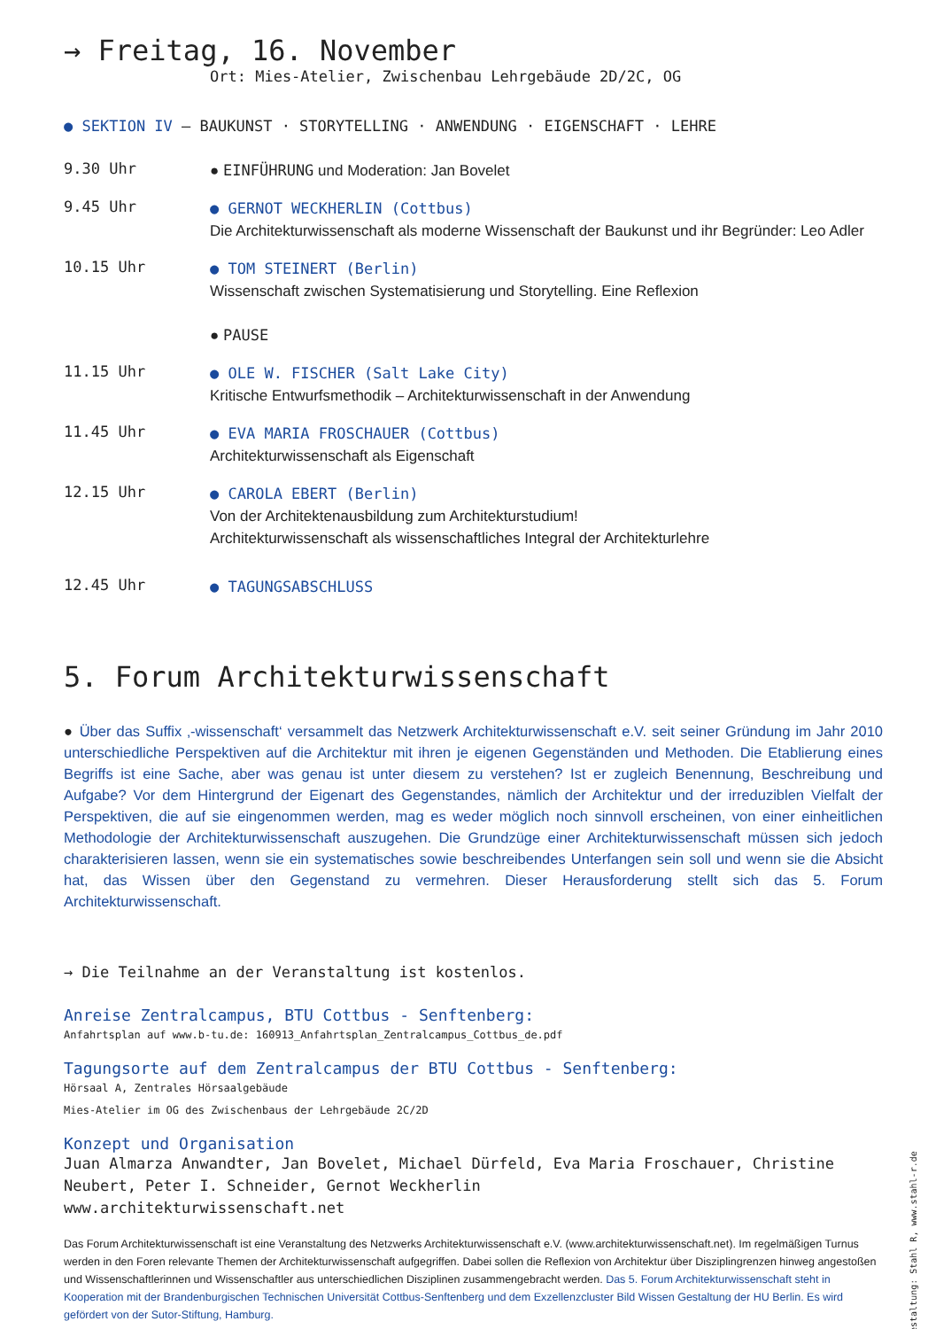→ Freitag, 16. November
Ort: Mies-Atelier, Zwischenbau Lehrgebäude 2D/2C, OG
● SEKTION IV — BAUKUNST · STORYTELLING · ANWENDUNG · EIGENSCHAFT · LEHRE
9.30 Uhr
● EINFÜHRUNG und Moderation: Jan Bovelet
9.45 Uhr
● GERNOT WECKHERLIN (Cottbus)
Die Architekturwissenschaft als moderne Wissenschaft der Baukunst und ihr Begründer: Leo Adler
10.15 Uhr
● TOM STEINERT (Berlin)
Wissenschaft zwischen Systematisierung und Storytelling. Eine Reflexion
● PAUSE
11.15 Uhr
● OLE W. FISCHER (Salt Lake City)
Kritische Entwurfsmethodik – Architekturwissenschaft in der Anwendung
11.45 Uhr
● EVA MARIA FROSCHAUER (Cottbus)
Architekturwissenschaft als Eigenschaft
12.15 Uhr
● CAROLA EBERT (Berlin)
Von der Architektenausbildung zum Architekturstudium!
Architekturwissenschaft als wissenschaftliches Integral der Architekturlehre
12.45 Uhr
● TAGUNGSABSCHLUSS
5. Forum Architekturwissenschaft
● Über das Suffix ‚-wissenschaft‘ versammelt das Netzwerk Architekturwissenschaft e.V. seit seiner Gründung im Jahr 2010 unterschiedliche Perspektiven auf die Architektur mit ihren je eigenen Gegenständen und Methoden. Die Etablierung eines Begriffs ist eine Sache, aber was genau ist unter diesem zu verstehen? Ist er zugleich Benennung, Beschreibung und Aufgabe? Vor dem Hintergrund der Eigenart des Gegenstandes, nämlich der Architektur und der irreduziblen Vielfalt der Perspektiven, die auf sie eingenommen werden, mag es weder möglich noch sinnvoll erscheinen, von einer einheitlichen Methodologie der Architekturwissenschaft auszugehen. Die Grundzüge einer Architekturwissenschaft müssen sich jedoch charakterisieren lassen, wenn sie ein systematisches sowie beschreibendes Unterfangen sein soll und wenn sie die Absicht hat, das Wissen über den Gegenstand zu vermehren. Dieser Herausforderung stellt sich das 5. Forum Architekturwissenschaft.
→ Die Teilnahme an der Veranstaltung ist kostenlos.
Anreise Zentralcampus, BTU Cottbus - Senftenberg:
Anfahrtsplan auf www.b-tu.de: 160913_Anfahrtsplan_Zentralcampus_Cottbus_de.pdf
Tagungsorte auf dem Zentralcampus der BTU Cottbus - Senftenberg:
Hörsaal A, Zentrales Hörsaalgebäude
Mies-Atelier im OG des Zwischenbaus der Lehrgebäude 2C/2D
Konzept und Organisation
Juan Almarza Anwandter, Jan Bovelet, Michael Dürfeld, Eva Maria Froschauer, Christine Neubert, Peter I. Schneider, Gernot Weckherlin
www.architekturwissenschaft.net
Das Forum Architekturwissenschaft ist eine Veranstaltung des Netzwerks Architekturwissenschaft e.V. (www.architekturwissenschaft.net). Im regelmäßigen Turnus werden in den Foren relevante Themen der Architekturwissenschaft aufgegriffen. Dabei sollen die Reflexion von Architektur über Disziplingrenzen hinweg angestoßen und Wissenschaftlerinnen und Wissenschaftler aus unterschiedlichen Disziplinen zusammengebracht werden. Das 5. Forum Architekturwissenschaft steht in Kooperation mit der Brandenburgischen Technischen Universität Cottbus-Senftenberg und dem Exzellenzcluster Bild Wissen Gestaltung der HU Berlin. Es wird gefördert von der Sutor-Stiftung, Hamburg.
Gestaltung: Stahl R, www.stahl-r.de